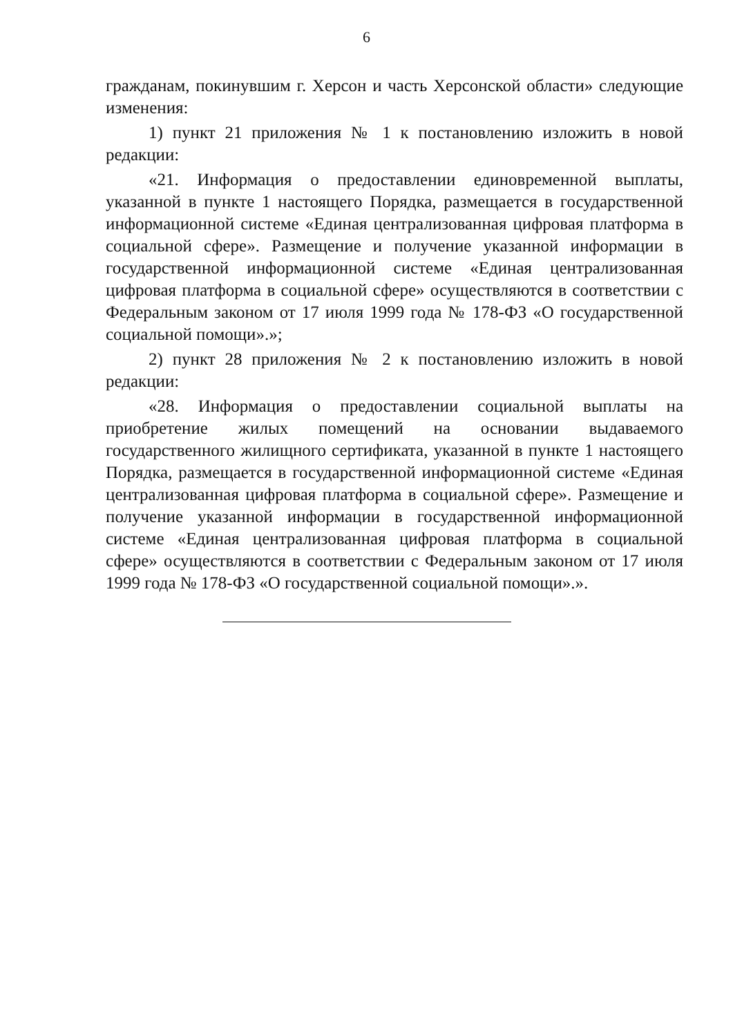6
гражданам, покинувшим г. Херсон и часть Херсонской области» следующие изменения:
1) пункт 21 приложения № 1 к постановлению изложить в новой редакции:
«21. Информация о предоставлении единовременной выплаты, указанной в пункте 1 настоящего Порядка, размещается в государственной информационной системе «Единая централизованная цифровая платформа в социальной сфере». Размещение и получение указанной информации в государственной информационной системе «Единая централизованная цифровая платформа в социальной сфере» осуществляются в соответствии с Федеральным законом от 17 июля 1999 года № 178-ФЗ «О государственной социальной помощи».»;
2) пункт 28 приложения № 2 к постановлению изложить в новой редакции:
«28. Информация о предоставлении социальной выплаты на приобретение жилых помещений на основании выдаваемого государственного жилищного сертификата, указанной в пункте 1 настоящего Порядка, размещается в государственной информационной системе «Единая централизованная цифровая платформа в социальной сфере». Размещение и получение указанной информации в государственной информационной системе «Единая централизованная цифровая платформа в социальной сфере» осуществляются в соответствии с Федеральным законом от 17 июля 1999 года № 178-ФЗ «О государственной социальной помощи».».